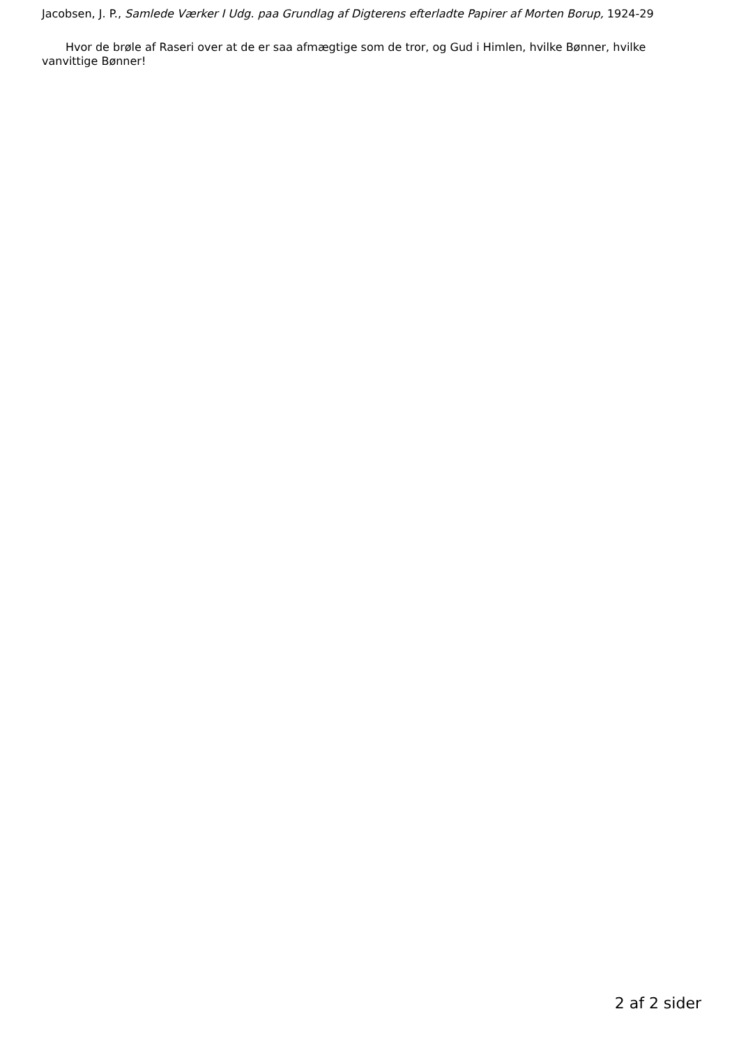Jacobsen, J. P., Samlede Værker I Udg. paa Grundlag af Digterens efterladte Papirer af Morten Borup, 1924-29
Hvor de brøle af Raseri over at de er saa afmægtige som de tror, og Gud i Himlen, hvilke Bønner, hvilke vanvittige Bønner!
2 af 2 sider